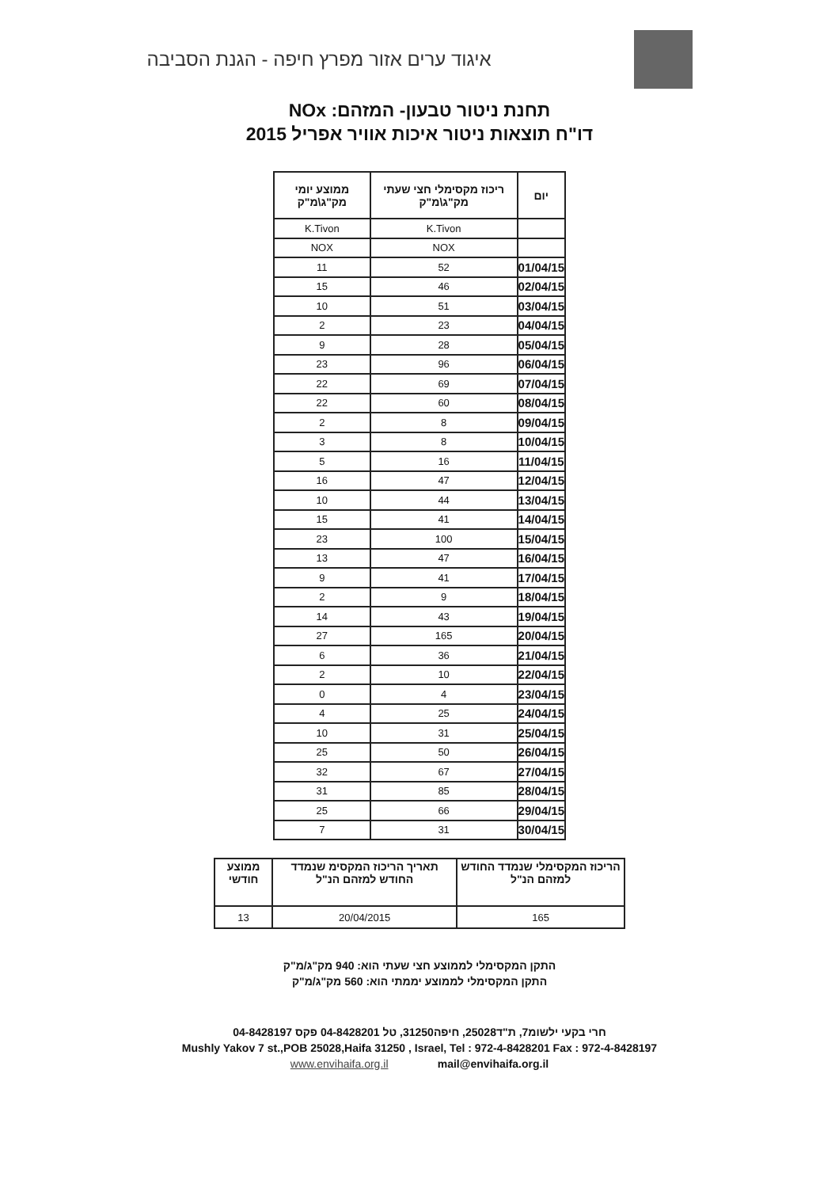איגוד ערים אזור מפרץ חיפה - הגנת הסביבה
תחנת ניטור טבעון- המזהם: NOx
דו"ח תוצאות ניטור איכות אוויר אפריל 2015
| יום | ריכוז מקסימלי חצי שעתי מק"ג\מ"ק | ממוצע יומי מק"ג\מ"ק |
| --- | --- | --- |
| | K.Tivon | K.Tivon |
| | NOX | NOX |
| 01/04/15 | 52 | 11 |
| 02/04/15 | 46 | 15 |
| 03/04/15 | 51 | 10 |
| 04/04/15 | 23 | 2 |
| 05/04/15 | 28 | 9 |
| 06/04/15 | 96 | 23 |
| 07/04/15 | 69 | 22 |
| 08/04/15 | 60 | 22 |
| 09/04/15 | 8 | 2 |
| 10/04/15 | 8 | 3 |
| 11/04/15 | 16 | 5 |
| 12/04/15 | 47 | 16 |
| 13/04/15 | 44 | 10 |
| 14/04/15 | 41 | 15 |
| 15/04/15 | 100 | 23 |
| 16/04/15 | 47 | 13 |
| 17/04/15 | 41 | 9 |
| 18/04/15 | 9 | 2 |
| 19/04/15 | 43 | 14 |
| 20/04/15 | 165 | 27 |
| 21/04/15 | 36 | 6 |
| 22/04/15 | 10 | 2 |
| 23/04/15 | 4 | 0 |
| 24/04/15 | 25 | 4 |
| 25/04/15 | 31 | 10 |
| 26/04/15 | 50 | 25 |
| 27/04/15 | 67 | 32 |
| 28/04/15 | 85 | 31 |
| 29/04/15 | 66 | 25 |
| 30/04/15 | 31 | 7 |
| הריכוז המקסימלי שנמדד החודש למזהם הנ"ל | תאריך הריכוז המקסימ שנמדד החודש למזהם הנ"ל | ממוצע חודשי |
| --- | --- | --- |
| 165 | 20/04/2015 | 13 |
התקן המקסימלי לממוצע חצי שעתי הוא: 940 מק"ג/מ"ק
התקן המקסימלי לממוצע יממתי הוא: 560 מק"ג/מ"ק
חרי בקעי ילשומ7, ת"ד25028, חיפה31250, טל 04-8428201 פקס 04-8428197
Mushly Yakov 7 st.,POB 25028,Haifa 31250 , Israel, Tel : 972-4-8428201 Fax : 972-4-8428197
www.envihaifa.org.il mail@envihaifa.org.il